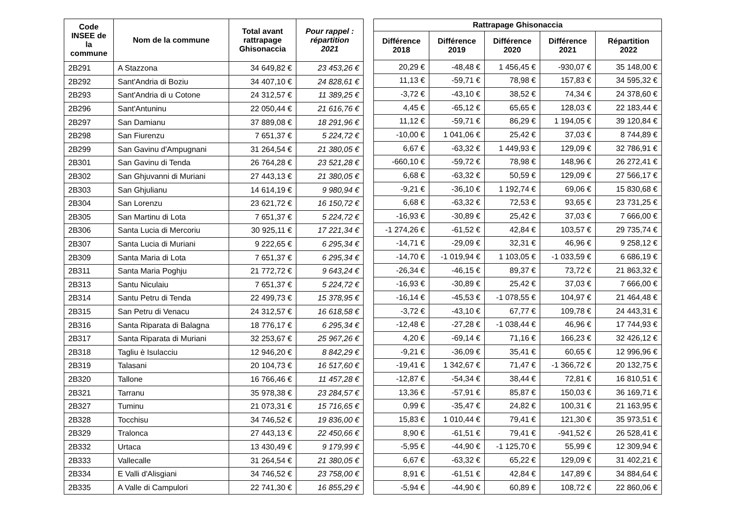| Code INSEE de la commune | Nom de la commune | Total avant rattrapage Ghisonaccia | Pour rappel : répartition 2021 |
| --- | --- | --- | --- |
| 2B291 | A Stazzona | 34 649,82 € | 23 453,26 € |
| 2B292 | Sant'Andria di Boziu | 34 407,10 € | 24 828,61 € |
| 2B293 | Sant'Andria di u Cotone | 24 312,57 € | 11 389,25 € |
| 2B296 | Sant'Antuninu | 22 050,44 € | 21 616,76 € |
| 2B297 | San Damianu | 37 889,08 € | 18 291,96 € |
| 2B298 | San Fiurenzu | 7 651,37 € | 5 224,72 € |
| 2B299 | San Gavinu d'Ampugnani | 31 264,54 € | 21 380,05 € |
| 2B301 | San Gavinu di Tenda | 26 764,28 € | 23 521,28 € |
| 2B302 | San Ghjuvanni di Muriani | 27 443,13 € | 21 380,05 € |
| 2B303 | San Ghjulianu | 14 614,19 € | 9 980,94 € |
| 2B304 | San Lorenzu | 23 621,72 € | 16 150,72 € |
| 2B305 | San Martinu di Lota | 7 651,37 € | 5 224,72 € |
| 2B306 | Santa Lucia di Mercoriu | 30 925,11 € | 17 221,34 € |
| 2B307 | Santa Lucia di Muriani | 9 222,65 € | 6 295,34 € |
| 2B309 | Santa Maria di Lota | 7 651,37 € | 6 295,34 € |
| 2B311 | Santa Maria Poghju | 21 772,72 € | 9 643,24 € |
| 2B313 | Santu Niculaiu | 7 651,37 € | 5 224,72 € |
| 2B314 | Santu Petru di Tenda | 22 499,73 € | 15 378,95 € |
| 2B315 | San Petru di Venacu | 24 312,57 € | 16 618,58 € |
| 2B316 | Santa Riparata di Balagna | 18 776,17 € | 6 295,34 € |
| 2B317 | Santa Riparata di Muriani | 32 253,67 € | 25 967,26 € |
| 2B318 | Tagliu è Isulacciu | 12 946,20 € | 8 842,29 € |
| 2B319 | Talasani | 20 104,73 € | 16 517,60 € |
| 2B320 | Tallone | 16 766,46 € | 11 457,28 € |
| 2B321 | Tarranu | 35 978,38 € | 23 284,57 € |
| 2B327 | Tuminu | 21 073,31 € | 15 716,65 € |
| 2B328 | Tocchisu | 34 746,52 € | 19 836,00 € |
| 2B329 | Tralonca | 27 443,13 € | 22 450,66 € |
| 2B332 | Urtaca | 13 430,49 € | 9 179,99 € |
| 2B333 | Vallecalle | 31 264,54 € | 21 380,05 € |
| 2B334 | E Valli d'Alisgiani | 34 746,52 € | 23 758,00 € |
| 2B335 | A Valle di Campulori | 22 741,30 € | 16 855,29 € |
| Rattrapage Ghisonaccia | | | | |
| --- | --- | --- | --- | --- |
| Différence 2018 | Différence 2019 | Différence 2020 | Différence 2021 | Répartition 2022 |
| 20,29 € | -48,48 € | 1 456,45 € | -930,07 € | 35 148,00 € |
| 11,13 € | -59,71 € | 78,98 € | 157,83 € | 34 595,32 € |
| -3,72 € | -43,10 € | 38,52 € | 74,34 € | 24 378,60 € |
| 4,45 € | -65,12 € | 65,65 € | 128,03 € | 22 183,44 € |
| 11,12 € | -59,71 € | 86,29 € | 1 194,05 € | 39 120,84 € |
| -10,00 € | 1 041,06 € | 25,42 € | 37,03 € | 8 744,89 € |
| 6,67 € | -63,32 € | 1 449,93 € | 129,09 € | 32 786,91 € |
| -660,10 € | -59,72 € | 78,98 € | 148,96 € | 26 272,41 € |
| 6,68 € | -63,32 € | 50,59 € | 129,09 € | 27 566,17 € |
| -9,21 € | -36,10 € | 1 192,74 € | 69,06 € | 15 830,68 € |
| 6,68 € | -63,32 € | 72,53 € | 93,65 € | 23 731,25 € |
| -16,93 € | -30,89 € | 25,42 € | 37,03 € | 7 666,00 € |
| -1 274,26 € | -61,52 € | 42,84 € | 103,57 € | 29 735,74 € |
| -14,71 € | -29,09 € | 32,31 € | 46,96 € | 9 258,12 € |
| -14,70 € | -1 019,94 € | 1 103,05 € | -1 033,59 € | 6 686,19 € |
| -26,34 € | -46,15 € | 89,37 € | 73,72 € | 21 863,32 € |
| -16,93 € | -30,89 € | 25,42 € | 37,03 € | 7 666,00 € |
| -16,14 € | -45,53 € | -1 078,55 € | 104,97 € | 21 464,48 € |
| -3,72 € | -43,10 € | 67,77 € | 109,78 € | 24 443,31 € |
| -12,48 € | -27,28 € | -1 038,44 € | 46,96 € | 17 744,93 € |
| 4,20 € | -69,14 € | 71,16 € | 166,23 € | 32 426,12 € |
| -9,21 € | -36,09 € | 35,41 € | 60,65 € | 12 996,96 € |
| -19,41 € | 1 342,67 € | 71,47 € | -1 366,72 € | 20 132,75 € |
| -12,87 € | -54,34 € | 38,44 € | 72,81 € | 16 810,51 € |
| 13,36 € | -57,91 € | 85,87 € | 150,03 € | 36 169,71 € |
| 0,99 € | -35,47 € | 24,82 € | 100,31 € | 21 163,95 € |
| 15,83 € | 1 010,44 € | 79,41 € | 121,30 € | 35 973,51 € |
| 8,90 € | -61,51 € | 79,41 € | -941,52 € | 26 528,41 € |
| -5,95 € | -44,90 € | -1 125,70 € | 55,99 € | 12 309,94 € |
| 6,67 € | -63,32 € | 65,22 € | 129,09 € | 31 402,21 € |
| 8,91 € | -61,51 € | 42,84 € | 147,89 € | 34 884,64 € |
| -5,94 € | -44,90 € | 60,89 € | 108,72 € | 22 860,06 € |